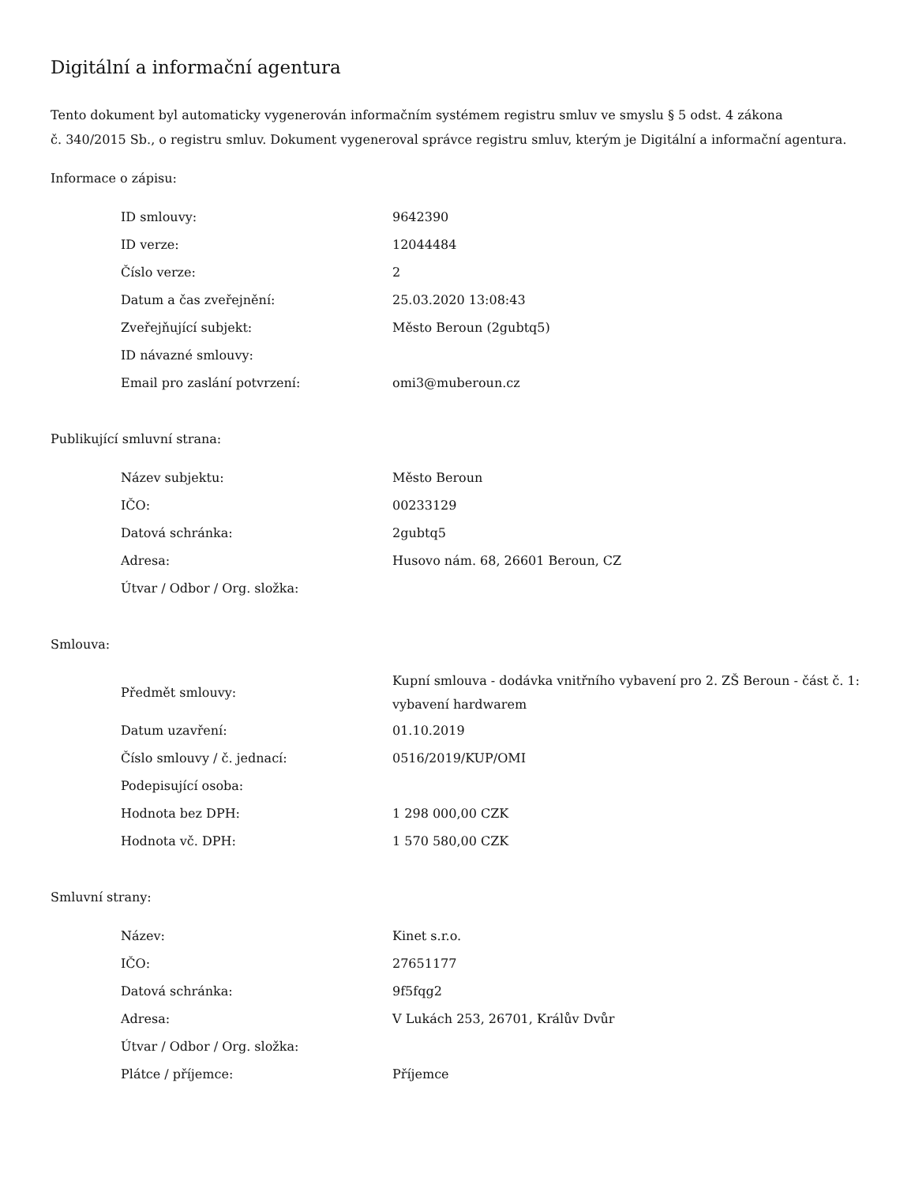Digitální a informační agentura
Tento dokument byl automaticky vygenerován informačním systémem registru smluv ve smyslu § 5 odst. 4 zákona
č. 340/2015 Sb., o registru smluv. Dokument vygeneroval správce registru smluv, kterým je Digitální a informační agentura.
Informace o zápisu:
| ID smlouvy: | 9642390 |
| ID verze: | 12044484 |
| Číslo verze: | 2 |
| Datum a čas zveřejnění: | 25.03.2020 13:08:43 |
| Zveřejňující subjekt: | Město Beroun (2gubtq5) |
| ID návazné smlouvy: | |
| Email pro zaslání potvrzení: | omi3@muberoun.cz |
Publikující smluvní strana:
| Název subjektu: | Město Beroun |
| IČO: | 00233129 |
| Datová schránka: | 2gubtq5 |
| Adresa: | Husovo nám. 68, 26601 Beroun, CZ |
| Útvar / Odbor / Org. složka: | |
Smlouva:
| Předmět smlouvy: | Kupní smlouva - dodávka vnitřního vybavení pro 2. ZŠ Beroun - část č. 1: vybavení hardwarem |
| Datum uzavření: | 01.10.2019 |
| Číslo smlouvy / č. jednací: | 0516/2019/KUP/OMI |
| Podepisující osoba: | |
| Hodnota bez DPH: | 1 298 000,00 CZK |
| Hodnota vč. DPH: | 1 570 580,00 CZK |
Smluvní strany:
| Název: | Kinet s.r.o. |
| IČO: | 27651177 |
| Datová schránka: | 9f5fqg2 |
| Adresa: | V Lukách 253, 26701, Králův Dvůr |
| Útvar / Odbor / Org. složka: | |
| Plátce / příjemce: | Příjemce |